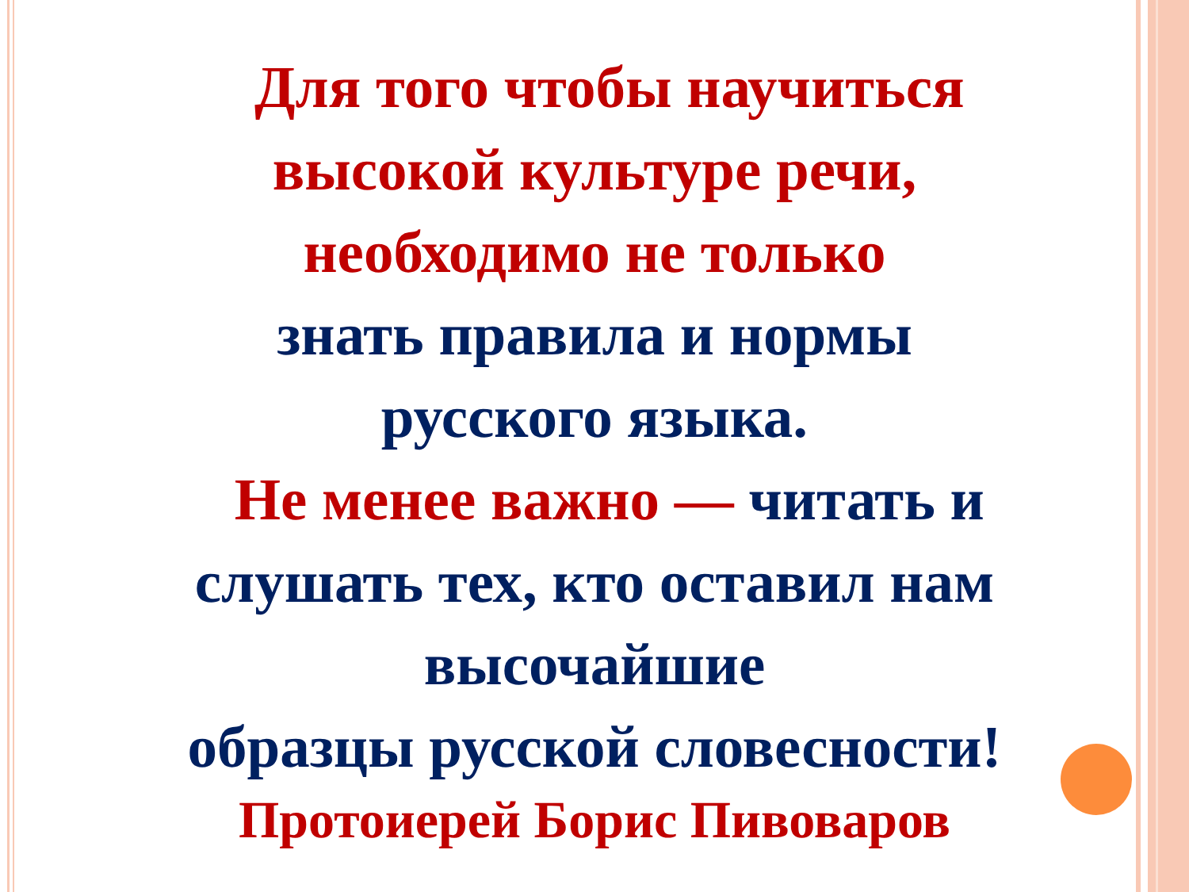Для того чтобы научиться
высокой культуре речи,
необходимо не только
знать правила и нормы
русского языка.
Не менее важно — читать и
слушать тех, кто оставил нам
высочайшие
образцы русской словесности!
Протоиерей Борис Пивоваров